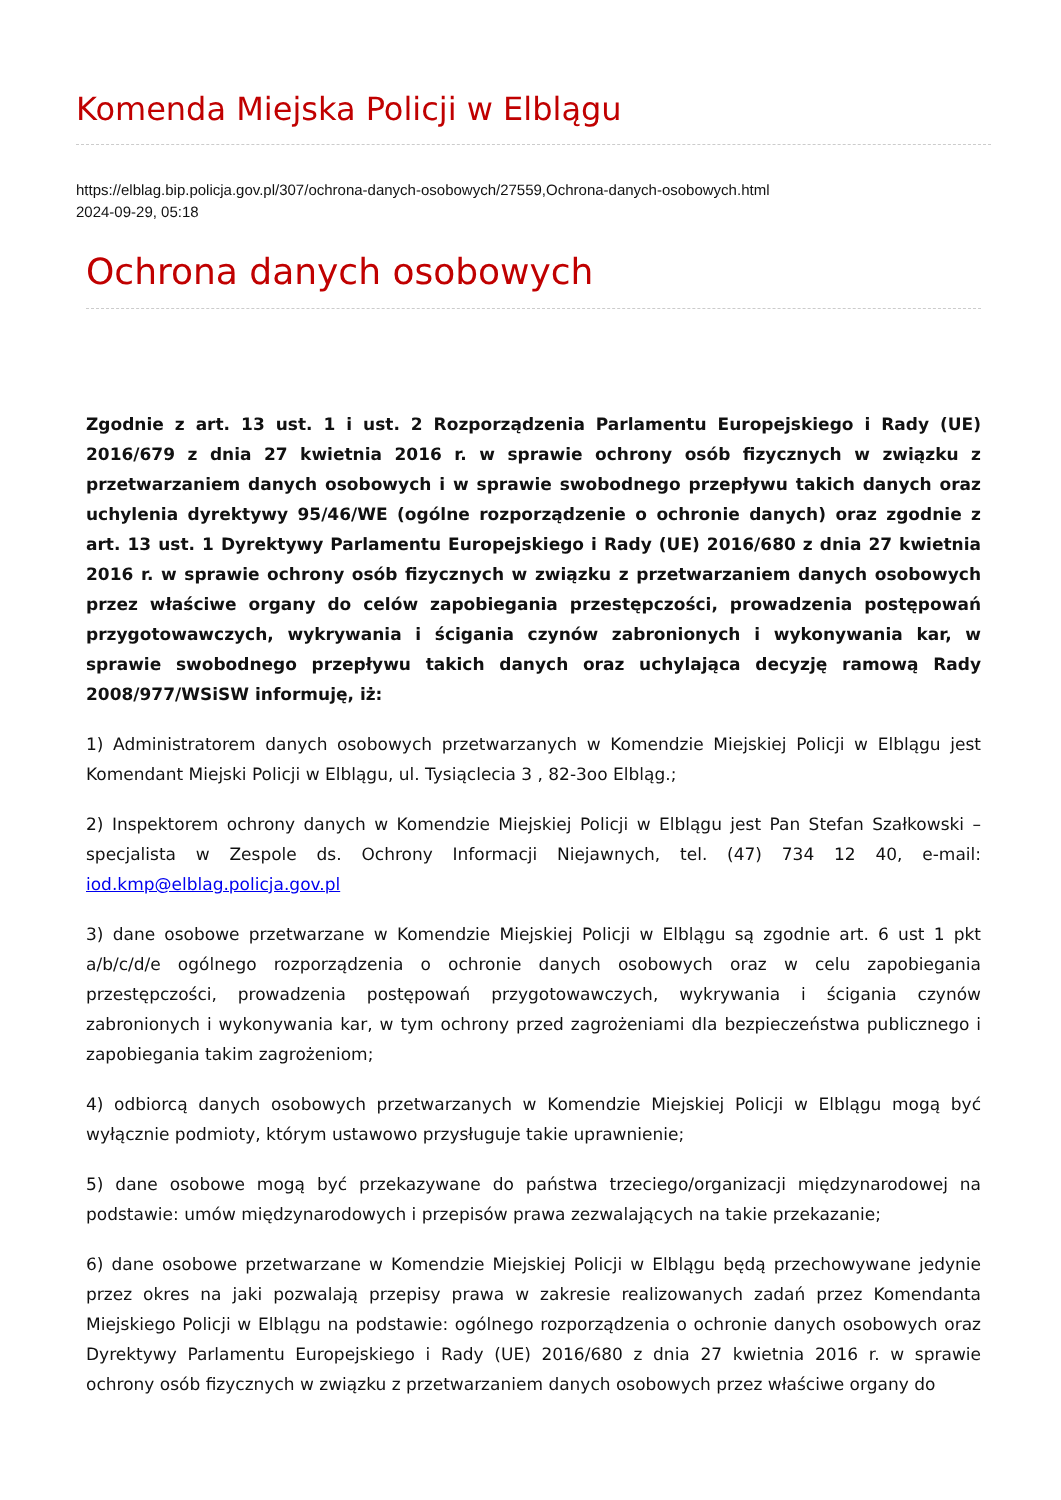Komenda Miejska Policji w Elblągu
https://elblag.bip.policja.gov.pl/307/ochrona-danych-osobowych/27559,Ochrona-danych-osobowych.html
2024-09-29, 05:18
Ochrona danych osobowych
Zgodnie z art. 13 ust. 1 i ust. 2 Rozporządzenia Parlamentu Europejskiego i Rady (UE) 2016/679 z dnia 27 kwietnia 2016 r. w sprawie ochrony osób fizycznych w związku z przetwarzaniem danych osobowych i w sprawie swobodnego przepływu takich danych oraz uchylenia dyrektywy 95/46/WE (ogólne rozporządzenie o ochronie danych) oraz zgodnie z art. 13 ust. 1 Dyrektywy Parlamentu Europejskiego i Rady (UE) 2016/680 z dnia 27 kwietnia 2016 r. w sprawie ochrony osób fizycznych w związku z przetwarzaniem danych osobowych przez właściwe organy do celów zapobiegania przestępczości, prowadzenia postępowań przygotowawczych, wykrywania i ścigania czynów zabronionych i wykonywania kar, w sprawie swobodnego przepływu takich danych oraz uchylająca decyzję ramową Rady 2008/977/WSiSW informuję, iż:
1) Administratorem danych osobowych przetwarzanych w Komendzie Miejskiej Policji w Elblągu jest Komendant Miejski Policji w Elblągu, ul. Tysiąclecia 3 , 82-3oo Elbląg.;
2) Inspektorem ochrony danych w Komendzie Miejskiej Policji w Elblągu jest Pan Stefan Szałkowski – specjalista w Zespole ds. Ochrony Informacji Niejawnych, tel. (47) 734 12 40, e-mail: iod.kmp@elblag.policja.gov.pl
3) dane osobowe przetwarzane w Komendzie Miejskiej Policji w Elblągu są zgodnie art. 6 ust 1 pkt a/b/c/d/e ogólnego rozporządzenia o ochronie danych osobowych oraz w celu zapobiegania przestępczości, prowadzenia postępowań przygotowawczych, wykrywania i ścigania czynów zabronionych i wykonywania kar, w tym ochrony przed zagrożeniami dla bezpieczeństwa publicznego i zapobiegania takim zagrożeniom;
4) odbiorcą danych osobowych przetwarzanych w Komendzie Miejskiej Policji w Elblągu mogą być wyłącznie podmioty, którym ustawowo przysługuje takie uprawnienie;
5) dane osobowe mogą być przekazywane do państwa trzeciego/organizacji międzynarodowej na podstawie: umów międzynarodowych i przepisów prawa zezwalających na takie przekazanie;
6) dane osobowe przetwarzane w Komendzie Miejskiej Policji w Elblągu będą przechowywane jedynie przez okres na jaki pozwalają przepisy prawa w zakresie realizowanych zadań przez Komendanta Miejskiego Policji w Elblągu na podstawie: ogólnego rozporządzenia o ochronie danych osobowych oraz Dyrektywy Parlamentu Europejskiego i Rady (UE) 2016/680 z dnia 27 kwietnia 2016 r. w sprawie ochrony osób fizycznych w związku z przetwarzaniem danych osobowych przez właściwe organy do